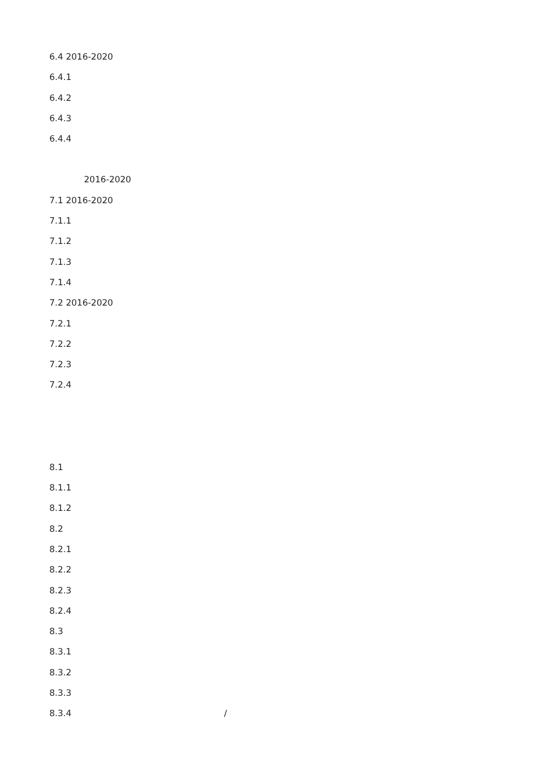6.4 2016-2020
6.4.1
6.4.2
6.4.3
6.4.4
2016-2020
7.1 2016-2020
7.1.1
7.1.2
7.1.3
7.1.4
7.2 2016-2020
7.2.1
7.2.2
7.2.3
7.2.4
8.1
8.1.1
8.1.2
8.2
8.2.1
8.2.2
8.2.3
8.2.4
8.3
8.3.1
8.3.2
8.3.3
8.3.4 /